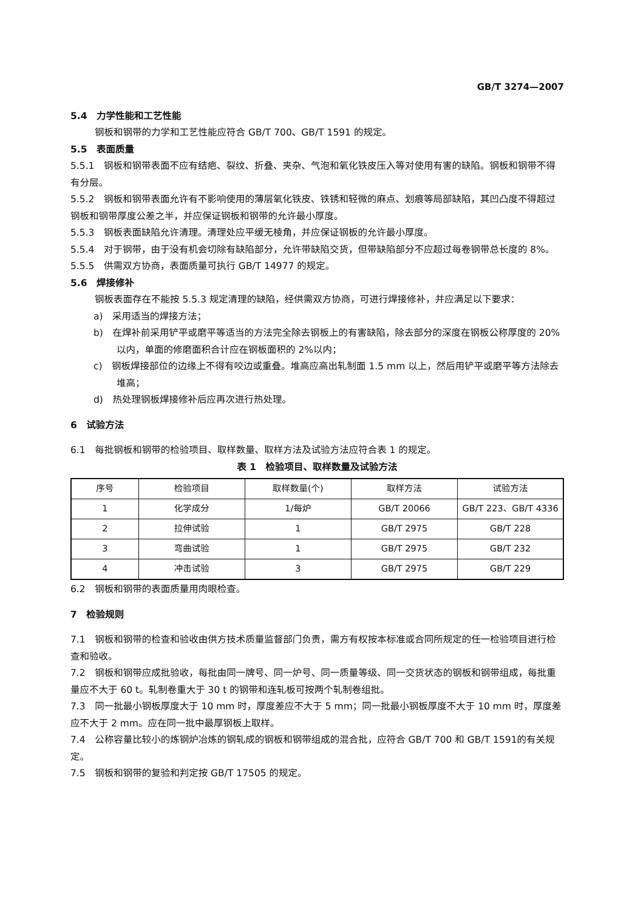GB/T 3274—2007
5.4　力学性能和工艺性能
钢板和钢带的力学和工艺性能应符合 GB/T 700、GB/T 1591 的规定。
5.5　表面质量
5.5.1　钢板和钢带表面不应有结疤、裂纹、折叠、夹杂、气泡和氧化铁皮压入等对使用有害的缺陷。钢板和钢带不得有分层。
5.5.2　钢板和钢带表面允许有不影响使用的薄层氧化铁皮、铁锈和轻微的麻点、划痕等局部缺陷，其凹凸度不得超过钢板和钢带厚度公差之半，并应保证钢板和钢带的允许最小厚度。
5.5.3　钢板表面缺陷允许清理。清理处应平缓无棱角，并应保证钢板的允许最小厚度。
5.5.4　对于钢带，由于没有机会切除有缺陷部分，允许带缺陷交货，但带缺陷部分不应超过每卷钢带总长度的 8%。
5.5.5　供需双方协商，表面质量可执行 GB/T 14977 的规定。
5.6　焊接修补
钢板表面存在不能按 5.5.3 规定清理的缺陷，经供需双方协商，可进行焊接修补，并应满足以下要求：
a)　采用适当的焊接方法；
b)　在焊补前采用铲平或磨平等适当的方法完全除去钢板上的有害缺陷，除去部分的深度在钢板公称厚度的 20%以内，单面的修磨面积合计应在钢板面积的 2%以内；
c)　钢板焊接部位的边缘上不得有咬边或重叠。堆高应高出轧制面 1.5 mm 以上，然后用铲平或磨平等方法除去堆高；
d)　热处理钢板焊接修补后应再次进行热处理。
6　试验方法
6.1　每批钢板和钢带的检验项目、取样数量、取样方法及试验方法应符合表 1 的规定。
表 1　检验项目、取样数量及试验方法
| 序号 | 检验项目 | 取样数量(个) | 取样方法 | 试验方法 |
| --- | --- | --- | --- | --- |
| 1 | 化学成分 | 1/每炉 | GB/T 20066 | GB/T 223、GB/T 4336 |
| 2 | 拉伸试验 | 1 | GB/T 2975 | GB/T 228 |
| 3 | 弯曲试验 | 1 | GB/T 2975 | GB/T 232 |
| 4 | 冲击试验 | 3 | GB/T 2975 | GB/T 229 |
6.2　钢板和钢带的表面质量用肉眼检查。
7　检验规则
7.1　钢板和钢带的检查和验收由供方技术质量监督部门负责，需方有权按本标准或合同所规定的任一检验项目进行检查和验收。
7.2　钢板和钢带应成批验收，每批由同一牌号、同一炉号、同一质量等级、同一交货状态的钢板和钢带组成，每批重量应不大于 60 t。轧制卷重大于 30 t 的钢带和连轧板可按两个轧制卷组批。
7.3　同一批最小钢板厚度大于 10 mm 时，厚度差应不大于 5 mm；同一批最小钢板厚度不大于 10 mm 时，厚度差应不大于 2 mm。应在同一批中最厚钢板上取样。
7.4　公称容量比较小的炼钢炉冶炼的钢轧成的钢板和钢带组成的混合批，应符合 GB/T 700 和 GB/T 1591的有关规定。
7.5　钢板和钢带的复验和判定按 GB/T 17505 的规定。